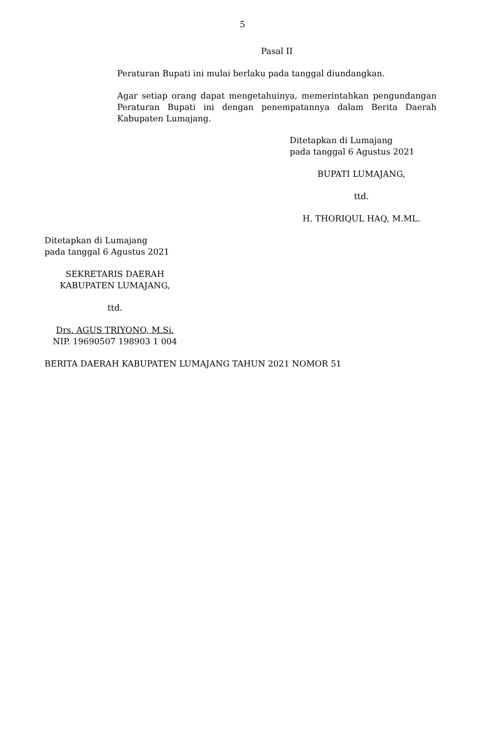5
Pasal II
Peraturan Bupati ini mulai berlaku pada tanggal diundangkan.
Agar setiap orang dapat mengetahuinya, memerintahkan pengundangan Peraturan Bupati ini dengan penempatannya dalam Berita Daerah Kabupaten Lumajang.
Ditetapkan di Lumajang
pada tanggal 6 Agustus 2021
BUPATI LUMAJANG,
ttd.
H. THORIQUL HAQ, M.ML.
Ditetapkan di Lumajang
pada tanggal 6 Agustus 2021
SEKRETARIS DAERAH
KABUPATEN LUMAJANG,
ttd.
Drs. AGUS TRIYONO, M.Si.
NIP. 19690507 198903 1 004
BERITA DAERAH KABUPATEN LUMAJANG TAHUN 2021 NOMOR 51